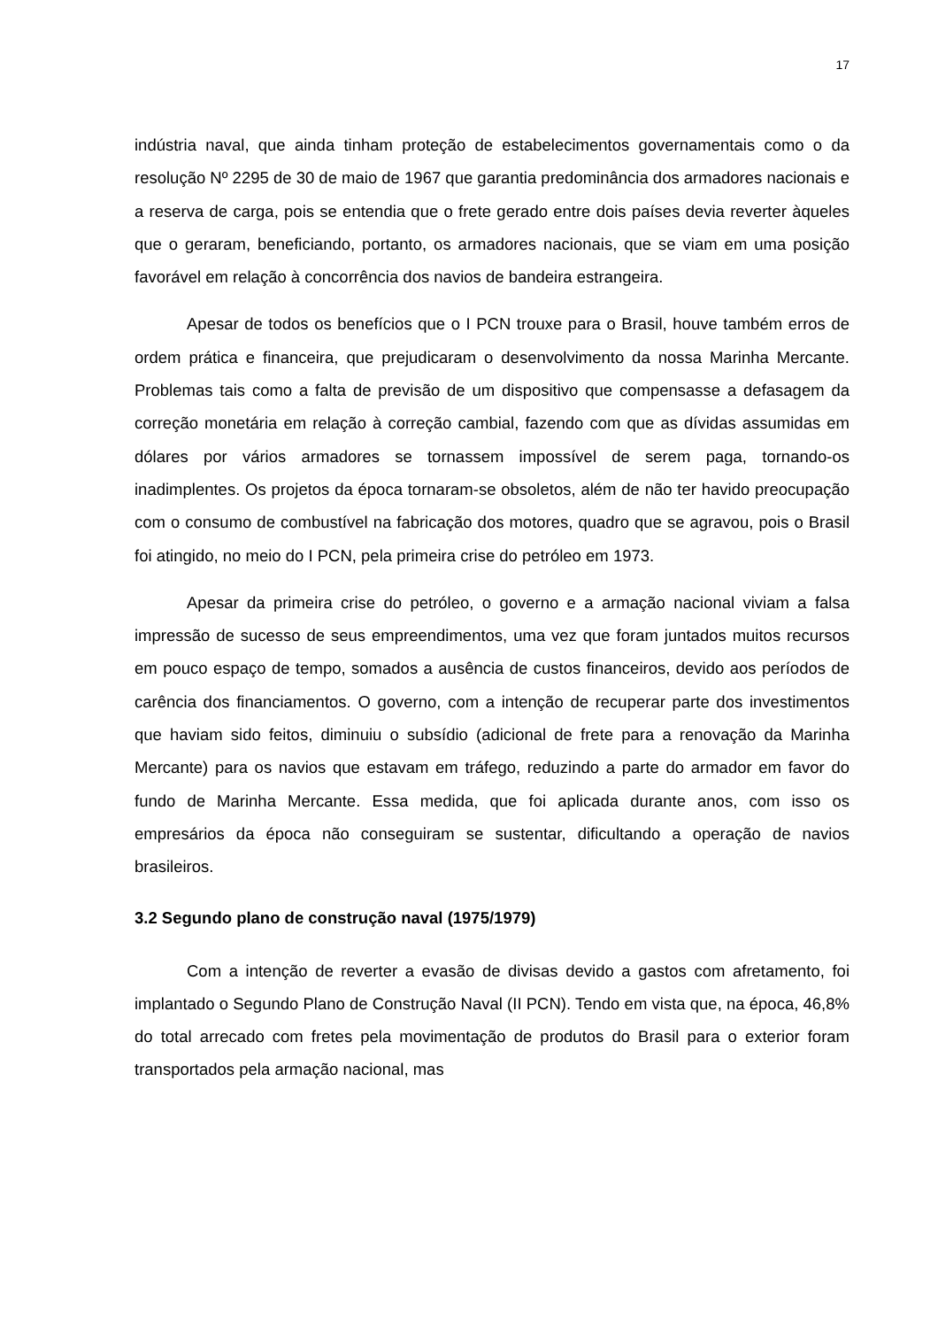17
indústria naval, que ainda tinham proteção de estabelecimentos governamentais como o da resolução Nº 2295 de 30 de maio de 1967 que garantia predominância dos armadores nacionais e a reserva de carga, pois se entendia que o frete gerado entre dois países devia reverter àqueles que o geraram, beneficiando, portanto, os armadores nacionais, que se viam em uma posição favorável em relação à concorrência dos navios de bandeira estrangeira.
Apesar de todos os benefícios que o I PCN trouxe para o Brasil, houve também erros de ordem prática e financeira, que prejudicaram o desenvolvimento da nossa Marinha Mercante. Problemas tais como a falta de previsão de um dispositivo que compensasse a defasagem da correção monetária em relação à correção cambial, fazendo com que as dívidas assumidas em dólares por vários armadores se tornassem impossível de serem paga, tornando-os inadimplentes. Os projetos da época tornaram-se obsoletos, além de não ter havido preocupação com o consumo de combustível na fabricação dos motores, quadro que se agravou, pois o Brasil foi atingido, no meio do I PCN, pela primeira crise do petróleo em 1973.
Apesar da primeira crise do petróleo, o governo e a armação nacional viviam a falsa impressão de sucesso de seus empreendimentos, uma vez que foram juntados muitos recursos em pouco espaço de tempo, somados a ausência de custos financeiros, devido aos períodos de carência dos financiamentos. O governo, com a intenção de recuperar parte dos investimentos que haviam sido feitos, diminuiu o subsídio (adicional de frete para a renovação da Marinha Mercante) para os navios que estavam em tráfego, reduzindo a parte do armador em favor do fundo de Marinha Mercante. Essa medida, que foi aplicada durante anos, com isso os empresários da época não conseguiram se sustentar, dificultando a operação de navios brasileiros.
3.2 Segundo plano de construção naval (1975/1979)
Com a intenção de reverter a evasão de divisas devido a gastos com afretamento, foi implantado o Segundo Plano de Construção Naval (II PCN). Tendo em vista que, na época, 46,8% do total arrecado com fretes pela movimentação de produtos do Brasil para o exterior foram transportados pela armação nacional, mas